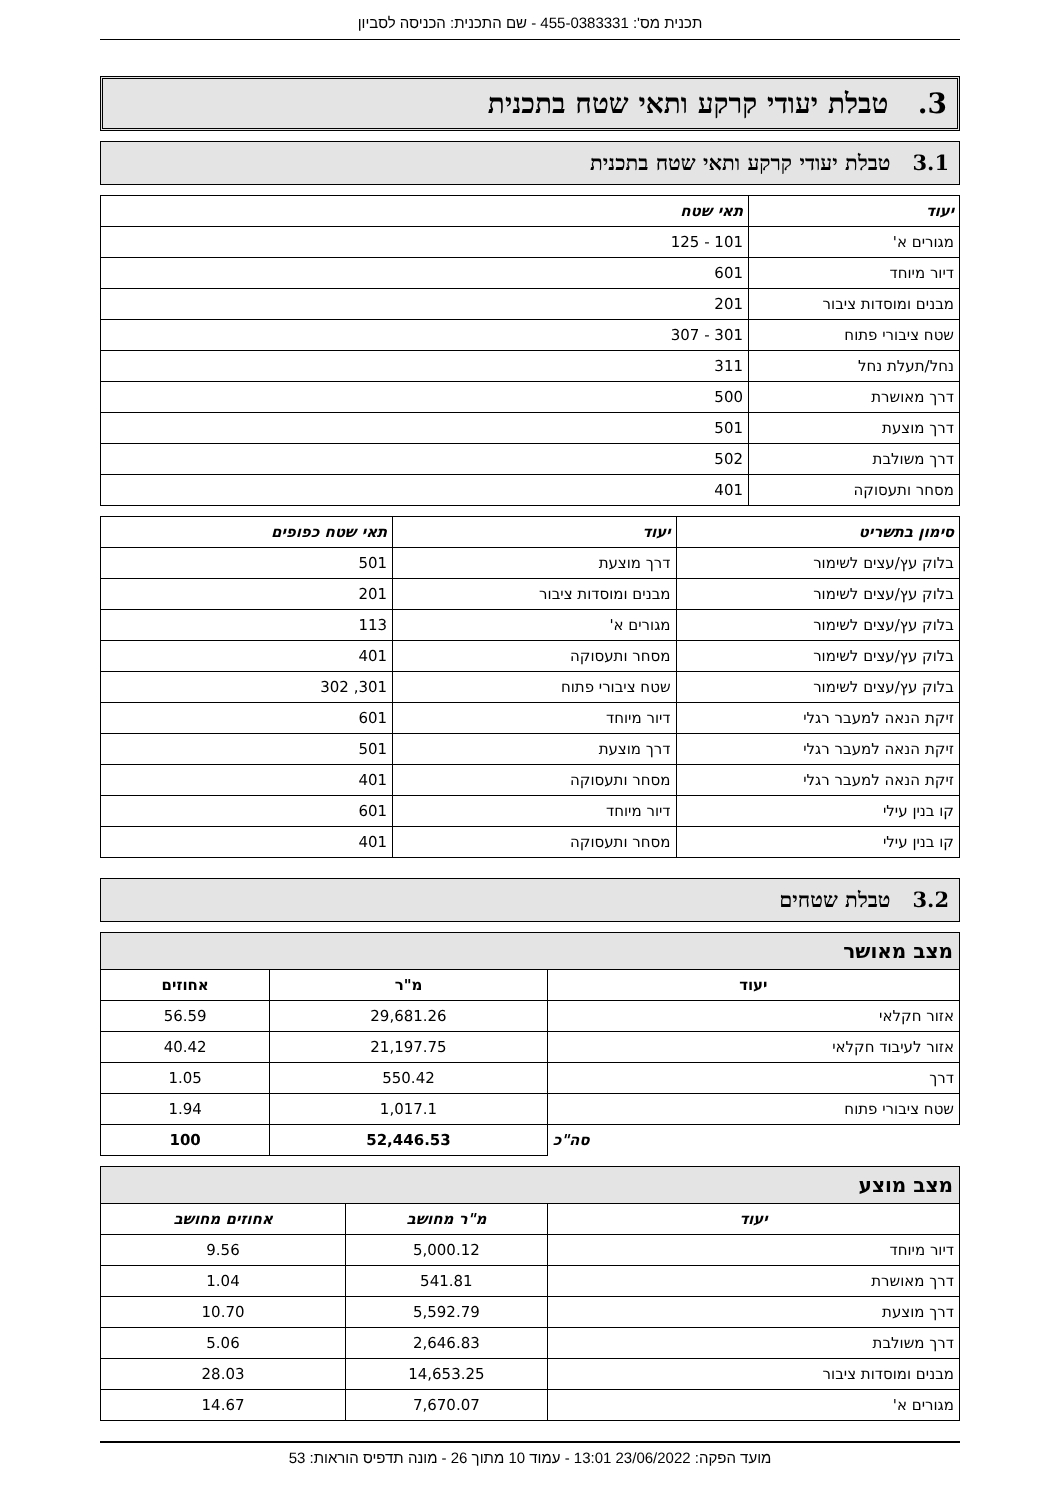תכנית מס': 455-0383331 - שם התכנית: הכניסה לסביון
3. טבלת יעודי קרקע ותאי שטח בתכנית
3.1 טבלת יעודי קרקע ותאי שטח בתכנית
| יעוד | תאי שטח |
| --- | --- |
| מגורים א' | 101 - 125 |
| דיור מיוחד | 601 |
| מבנים ומוסדות ציבור | 201 |
| שטח ציבורי פתוח | 301 - 307 |
| נחל/תעלת נחל | 311 |
| דרך מאושרת | 500 |
| דרך מוצעת | 501 |
| דרך משולבת | 502 |
| מסחר ותעסוקה | 401 |
| סימון בתשריט | יעוד | תאי שטח כפופים |
| --- | --- | --- |
| בלוק עץ/עצים לשימור | דרך מוצעת | 501 |
| בלוק עץ/עצים לשימור | מבנים ומוסדות ציבור | 201 |
| בלוק עץ/עצים לשימור | מגורים א' | 113 |
| בלוק עץ/עצים לשימור | מסחר ותעסוקה | 401 |
| בלוק עץ/עצים לשימור | שטח ציבורי פתוח | 301, 302 |
| זיקת הנאה למעבר רגלי | דיור מיוחד | 601 |
| זיקת הנאה למעבר רגלי | דרך מוצעת | 501 |
| זיקת הנאה למעבר רגלי | מסחר ותעסוקה | 401 |
| קו בנין עילי | דיור מיוחד | 601 |
| קו בנין עילי | מסחר ותעסוקה | 401 |
3.2 טבלת שטחים
מצב מאושר
| יעוד | מ"ר | אחוזים |
| --- | --- | --- |
| אזור חקלאי | 29,681.26 | 56.59 |
| אזור לעיבוד חקלאי | 21,197.75 | 40.42 |
| דרך | 550.42 | 1.05 |
| שטח ציבורי פתוח | 1,017.1 | 1.94 |
| סה"כ | 52,446.53 | 100 |
מצב מוצע
| יעוד | מ"ר מחושב | אחוזים מחושב |
| --- | --- | --- |
| דיור מיוחד | 5,000.12 | 9.56 |
| דרך מאושרת | 541.81 | 1.04 |
| דרך מוצעת | 5,592.79 | 10.70 |
| דרך משולבת | 2,646.83 | 5.06 |
| מבנים ומוסדות ציבור | 14,653.25 | 28.03 |
| מגורים א' | 7,670.07 | 14.67 |
מועד הפקה: 23/06/2022 13:01 - עמוד 10 מתוך 26 - מונה תדפיס הוראות: 53